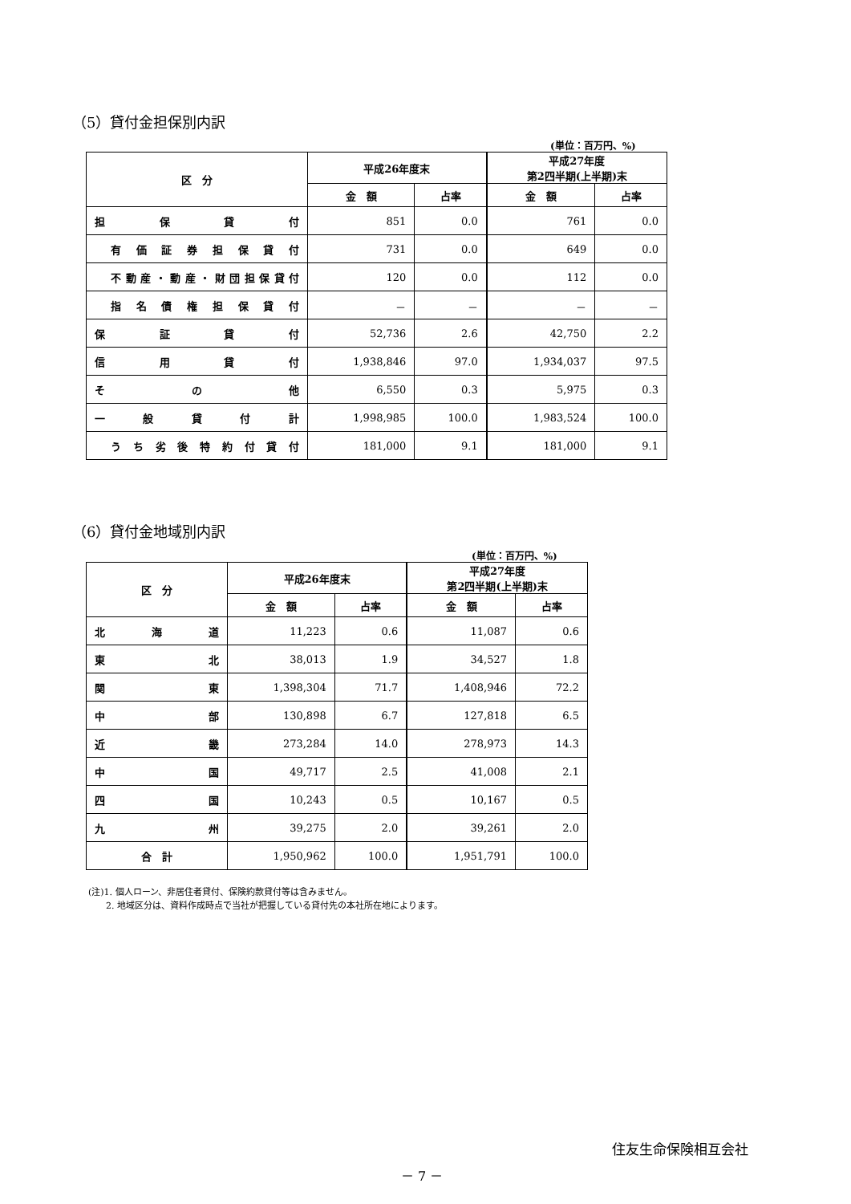（5）貸付金担保別内訳
(単位：百万円、%)
| 区 分 | 平成26年度末 | | 平成27年度 第2四半期(上半期)末 | |
| --- | --- | --- | --- | --- |
| | 金 額 | 占率 | 金 額 | 占率 |
| 担 保 貸 付 | 851 | 0.0 | 761 | 0.0 |
| 有価証券担保貸付 | 731 | 0.0 | 649 | 0.0 |
| 不動産・動産・財団担保貸付 | 120 | 0.0 | 112 | 0.0 |
| 指名債権担保貸付 | － | － | － | － |
| 保 証 貸 付 | 52,736 | 2.6 | 42,750 | 2.2 |
| 信 用 貸 付 | 1,938,846 | 97.0 | 1,934,037 | 97.5 |
| そ の 他 | 6,550 | 0.3 | 5,975 | 0.3 |
| 一 般 貸 付 計 | 1,998,985 | 100.0 | 1,983,524 | 100.0 |
| うち劣後特約付貸付 | 181,000 | 9.1 | 181,000 | 9.1 |
（6）貸付金地域別内訳
(単位：百万円、%)
| 区 分 | 平成26年度末 | | 平成27年度 第2四半期(上半期)末 | |
| --- | --- | --- | --- | --- |
| | 金 額 | 占率 | 金 額 | 占率 |
| 北 海 道 | 11,223 | 0.6 | 11,087 | 0.6 |
| 東 北 | 38,013 | 1.9 | 34,527 | 1.8 |
| 関 東 | 1,398,304 | 71.7 | 1,408,946 | 72.2 |
| 中 部 | 130,898 | 6.7 | 127,818 | 6.5 |
| 近 畿 | 273,284 | 14.0 | 278,973 | 14.3 |
| 中 国 | 49,717 | 2.5 | 41,008 | 2.1 |
| 四 国 | 10,243 | 0.5 | 10,167 | 0.5 |
| 九 州 | 39,275 | 2.0 | 39,261 | 2.0 |
| 合 計 | 1,950,962 | 100.0 | 1,951,791 | 100.0 |
(注)1. 個人ローン、非居住者貸付、保険約款貸付等は含みません。
　　2. 地域区分は、資料作成時点で当社が把握している貸付先の本社所在地によります。
住友生命保険相互会社
－ 7 －